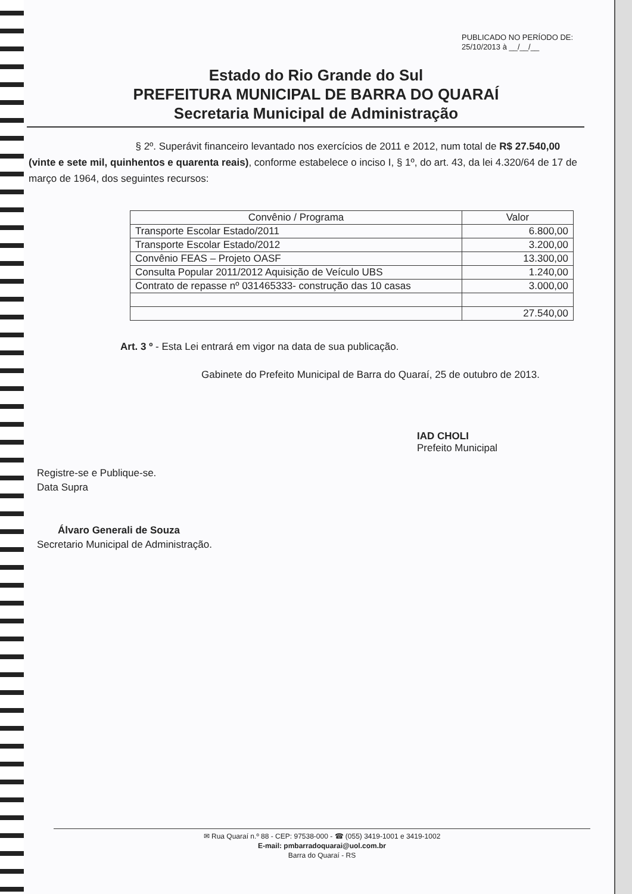PUBLICADO NO PERÍODO DE:
25/10/2013 à __/__/__
Estado do Rio Grande do Sul
PREFEITURA MUNICIPAL DE BARRA DO QUARAÍ
Secretaria Municipal de Administração
§ 2º. Superávit financeiro levantado nos exercícios de 2011 e 2012, num total de R$ 27.540,00 (vinte e sete mil, quinhentos e quarenta reais), conforme estabelece o inciso I, § 1º, do art. 43, da lei 4.320/64 de 17 de março de 1964, dos seguintes recursos:
| Convênio / Programa | Valor |
| --- | --- |
| Transporte Escolar Estado/2011 | 6.800,00 |
| Transporte Escolar Estado/2012 | 3.200,00 |
| Convênio FEAS – Projeto OASF | 13.300,00 |
| Consulta Popular 2011/2012 Aquisição de Veículo UBS | 1.240,00 |
| Contrato de repasse nº 031465333- construção das 10 casas | 3.000,00 |
| | 27.540,00 |
Art. 3 º - Esta Lei entrará em vigor na data de sua publicação.
Gabinete do Prefeito Municipal de Barra do Quaraí, 25 de outubro de 2013.
IAD CHOLI
Prefeito Municipal
Registre-se e Publique-se.
Data Supra
Álvaro Generali de Souza
Secretario Municipal de Administração.
✉ Rua Quaraí n.º 88 - CEP: 97538-000 - ☎ (055) 3419-1001 e 3419-1002
E-mail: pmbarradoquarai@uol.com.br
Barra do Quaraí - RS